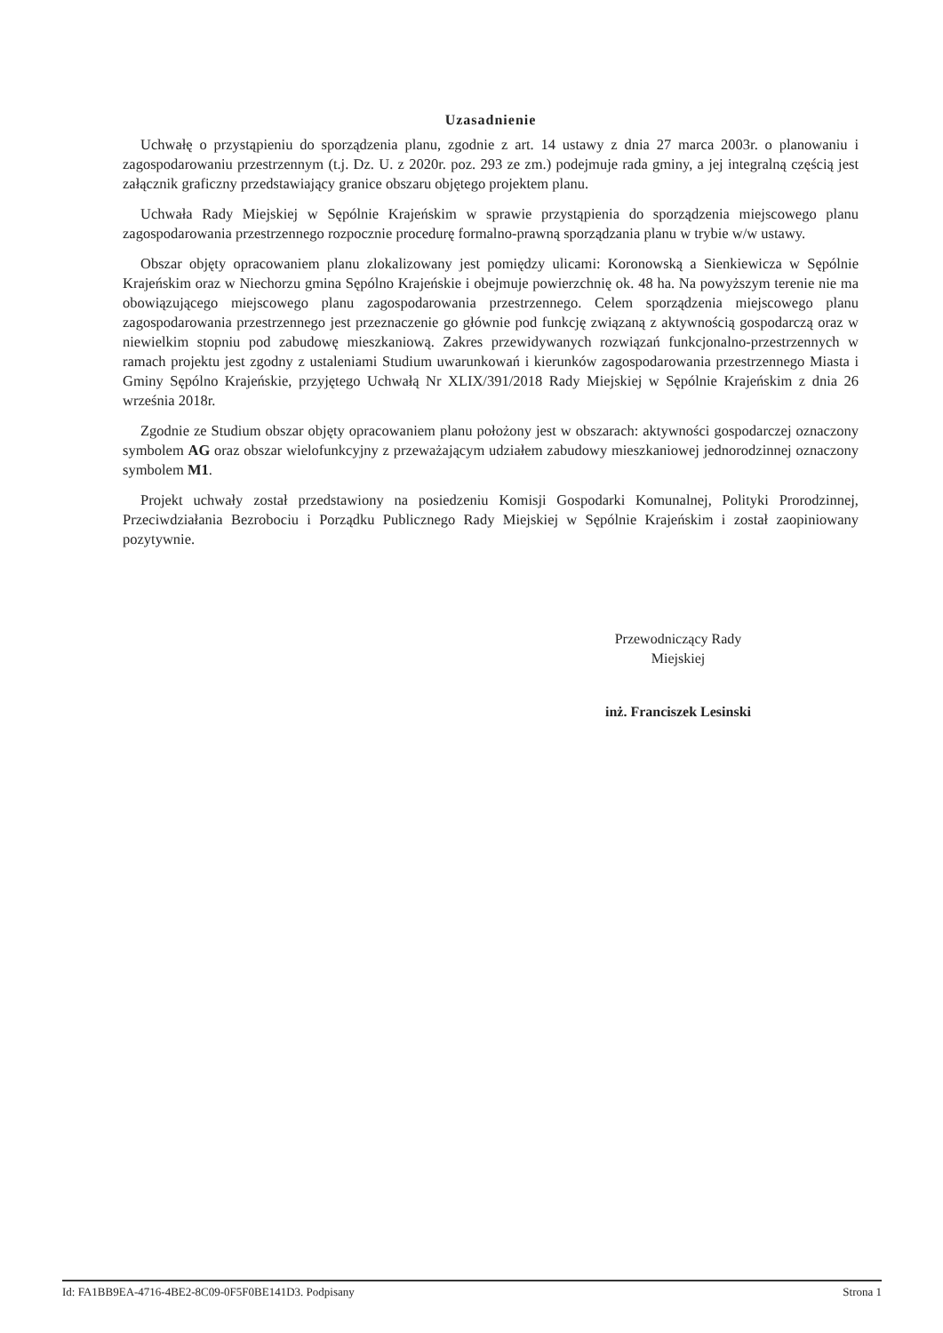Uzasadnienie
Uchwałę o przystąpieniu do sporządzenia planu, zgodnie z art. 14 ustawy z dnia 27 marca 2003r. o planowaniu i zagospodarowaniu przestrzennym (t.j. Dz. U. z 2020r. poz. 293 ze zm.) podejmuje rada gminy, a jej integralną częścią jest załącznik graficzny przedstawiający granice obszaru objętego projektem planu.
Uchwała Rady Miejskiej w Sępólnie Krajeńskim w sprawie przystąpienia do sporządzenia miejscowego planu zagospodarowania przestrzennego rozpocznie procedurę formalno-prawną sporządzania planu w trybie w/w ustawy.
Obszar objęty opracowaniem planu zlokalizowany jest pomiędzy ulicami: Koronowską a Sienkiewicza w Sępólnie Krajeńskim oraz w Niechorzu gmina Sępólno Krajeńskie i obejmuje powierzchnię ok. 48 ha. Na powyższym terenie nie ma obowiązującego miejscowego planu zagospodarowania przestrzennego. Celem sporządzenia miejscowego planu zagospodarowania przestrzennego jest przeznaczenie go głównie pod funkcję związaną z aktywnością gospodarczą oraz w niewielkim stopniu pod zabudowę mieszkaniową. Zakres przewidywanych rozwiązań funkcjonalno-przestrzennych w ramach projektu jest zgodny z ustaleniami Studium uwarunkowań i kierunków zagospodarowania przestrzennego Miasta i Gminy Sępólno Krajeńskie, przyjętego Uchwałą Nr XLIX/391/2018 Rady Miejskiej w Sępólnie Krajeńskim z dnia 26 września 2018r.
Zgodnie ze Studium obszar objęty opracowaniem planu położony jest w obszarach: aktywności gospodarczej oznaczony symbolem AG oraz obszar wielofunkcyjny z przeważającym udziałem zabudowy mieszkaniowej jednorodzinnej oznaczony symbolem M1.
Projekt uchwały został przedstawiony na posiedzeniu Komisji Gospodarki Komunalnej, Polityki Prorodzinnej, Przeciwdziałania Bezrobociu i Porządku Publicznego Rady Miejskiej w Sępólnie Krajeńskim i został zaopiniowany pozytywnie.
Przewodniczący Rady
Miejskiej
inż. Franciszek Lesinski
Id: FA1BB9EA-4716-4BE2-8C09-0F5F0BE141D3. Podpisany Strona 1